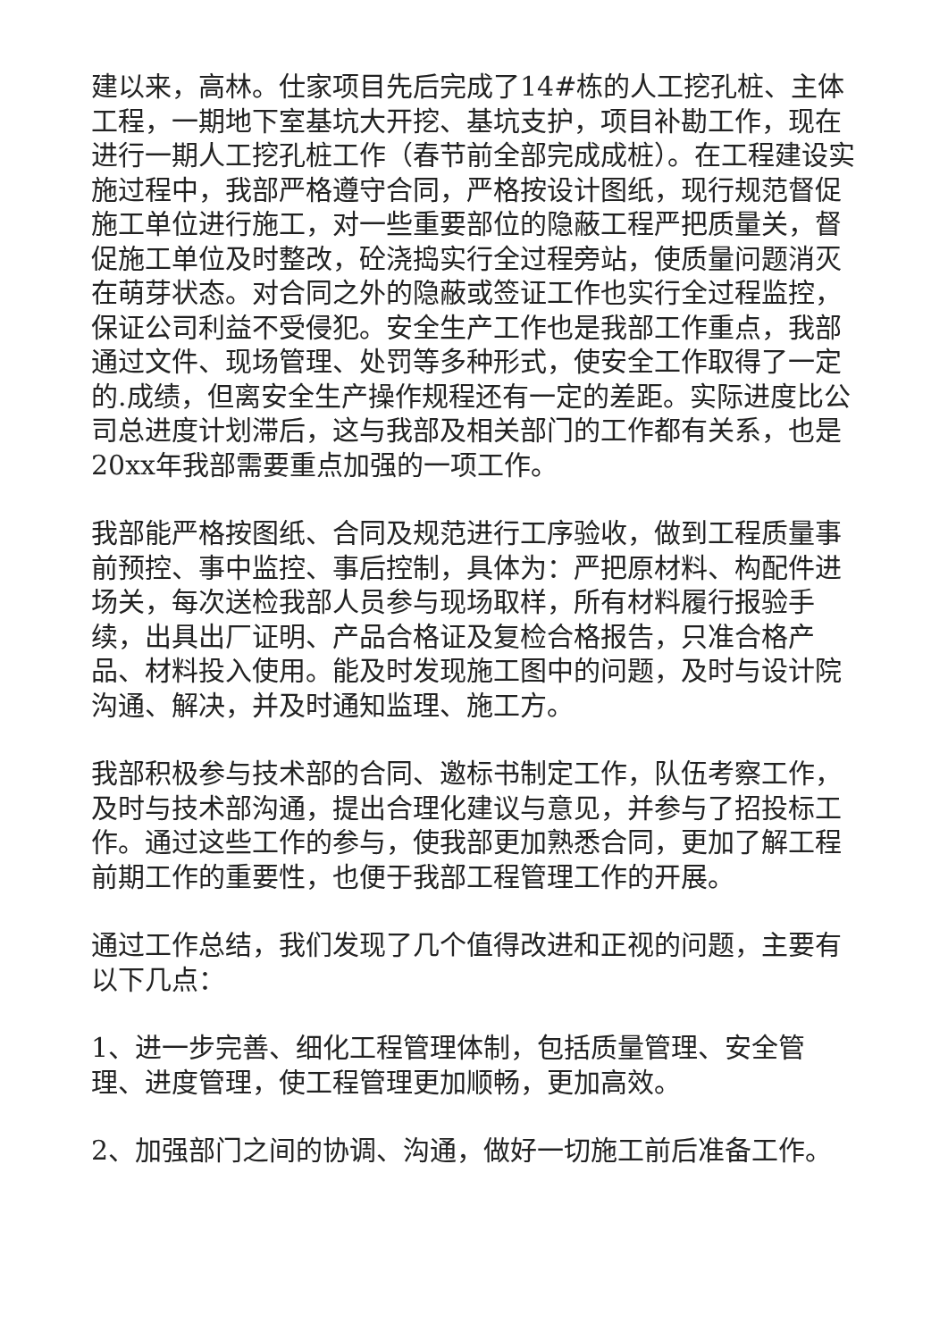建以来，高林。仕家项目先后完成了14#栋的人工挖孔桩、主体工程，一期地下室基坑大开挖、基坑支护，项目补勘工作，现在进行一期人工挖孔桩工作（春节前全部完成成桩）。在工程建设实施过程中，我部严格遵守合同，严格按设计图纸，现行规范督促施工单位进行施工，对一些重要部位的隐蔽工程严把质量关，督促施工单位及时整改，砼浇捣实行全过程旁站，使质量问题消灭在萌芽状态。对合同之外的隐蔽或签证工作也实行全过程监控，保证公司利益不受侵犯。安全生产工作也是我部工作重点，我部通过文件、现场管理、处罚等多种形式，使安全工作取得了一定的.成绩，但离安全生产操作规程还有一定的差距。实际进度比公司总进度计划滞后，这与我部及相关部门的工作都有关系，也是20xx年我部需要重点加强的一项工作。
我部能严格按图纸、合同及规范进行工序验收，做到工程质量事前预控、事中监控、事后控制，具体为：严把原材料、构配件进场关，每次送检我部人员参与现场取样，所有材料履行报验手续，出具出厂证明、产品合格证及复检合格报告，只准合格产品、材料投入使用。能及时发现施工图中的问题，及时与设计院沟通、解决，并及时通知监理、施工方。
我部积极参与技术部的合同、邀标书制定工作，队伍考察工作，及时与技术部沟通，提出合理化建议与意见，并参与了招投标工作。通过这些工作的参与，使我部更加熟悉合同，更加了解工程前期工作的重要性，也便于我部工程管理工作的开展。
通过工作总结，我们发现了几个值得改进和正视的问题，主要有以下几点：
1、进一步完善、细化工程管理体制，包括质量管理、安全管理、进度管理，使工程管理更加顺畅，更加高效。
2、加强部门之间的协调、沟通，做好一切施工前后准备工作。